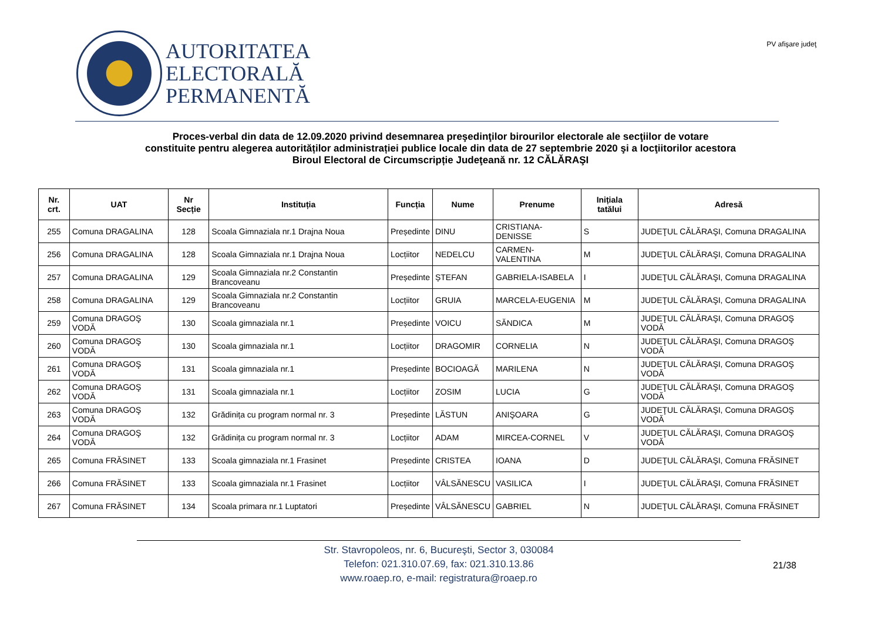AUTORITATEA
ELECTORALĂ
PERMANENTĂ
PV afişare judeţ
Proces-verbal din data de 12.09.2020 privind desemnarea preşedinţilor birourilor electorale ale secţiilor de votare
constituite pentru alegerea autorităților administrației publice locale din data de 27 septembrie 2020 şi a locţiitorilor acestora
Biroul Electoral de Circumscripție Judeţeană nr. 12 CĂLĂRAŞI
| Nr. crt. | UAT | Nr Secție | Instituția | Funcția | Nume | Prenume | Inițiala tatălui | Adresă |
| --- | --- | --- | --- | --- | --- | --- | --- | --- |
| 255 | Comuna DRAGALINA | 128 | Scoala Gimnaziala nr.1 Drajna Noua | Președinte | DINU | CRISTIANA-DENISSE | S | JUDEŢUL CĂLĂRAŞI, Comuna DRAGALINA |
| 256 | Comuna DRAGALINA | 128 | Scoala Gimnaziala nr.1 Drajna Noua | Locțiitor | NEDELCU | CARMEN-VALENTINA | M | JUDEŢUL CĂLĂRAŞI, Comuna DRAGALINA |
| 257 | Comuna DRAGALINA | 129 | Scoala Gimnaziala nr.2 Constantin Brancoveanu | Președinte | ȘTEFAN | GABRIELA-ISABELA | I | JUDEŢUL CĂLĂRAŞI, Comuna DRAGALINA |
| 258 | Comuna DRAGALINA | 129 | Scoala Gimnaziala nr.2 Constantin Brancoveanu | Locțiitor | GRUIA | MARCELA-EUGENIA | M | JUDEŢUL CĂLĂRAŞI, Comuna DRAGALINA |
| 259 | Comuna DRAGOŞ VODĂ | 130 | Scoala gimnaziala nr.1 | Președinte | VOICU | SĂNDICA | M | JUDEŢUL CĂLĂRAŞI, Comuna DRAGOŞ VODĂ |
| 260 | Comuna DRAGOŞ VODĂ | 130 | Scoala gimnaziala nr.1 | Locțiitor | DRAGOMIR | CORNELIA | N | JUDEŢUL CĂLĂRAŞI, Comuna DRAGOŞ VODĂ |
| 261 | Comuna DRAGOŞ VODĂ | 131 | Scoala gimnaziala nr.1 | Președinte | BOCIOAGĂ | MARILENA | N | JUDEŢUL CĂLĂRAŞI, Comuna DRAGOŞ VODĂ |
| 262 | Comuna DRAGOŞ VODĂ | 131 | Scoala gimnaziala nr.1 | Locțiitor | ZOSIM | LUCIA | G | JUDEŢUL CĂLĂRAŞI, Comuna DRAGOŞ VODĂ |
| 263 | Comuna DRAGOŞ VODĂ | 132 | Grădinița cu program normal nr. 3 | Președinte | LĂSTUN | ANIŞOARA | G | JUDEŢUL CĂLĂRAŞI, Comuna DRAGOŞ VODĂ |
| 264 | Comuna DRAGOŞ VODĂ | 132 | Grădinița cu program normal nr. 3 | Locțiitor | ADAM | MIRCEA-CORNEL | V | JUDEŢUL CĂLĂRAŞI, Comuna DRAGOŞ VODĂ |
| 265 | Comuna FRĂSINET | 133 | Scoala gimnaziala nr.1 Frasinet | Președinte | CRISTEA | IOANA | D | JUDEŢUL CĂLĂRAŞI, Comuna FRĂSINET |
| 266 | Comuna FRĂSINET | 133 | Scoala gimnaziala nr.1 Frasinet | Locțiitor | VÂLSĂNESCU | VASILICA | I | JUDEŢUL CĂLĂRAŞI, Comuna FRĂSINET |
| 267 | Comuna FRĂSINET | 134 | Scoala primara nr.1 Luptatori | Președinte | VÂLSĂNESCU | GABRIEL | N | JUDEŢUL CĂLĂRAŞI, Comuna FRĂSINET |
Str. Stavropoleos, nr. 6, Bucureşti, Sector 3, 030084
Telefon: 021.310.07.69, fax: 021.310.13.86
www.roaep.ro, e-mail: registratura@roaep.ro
21/38